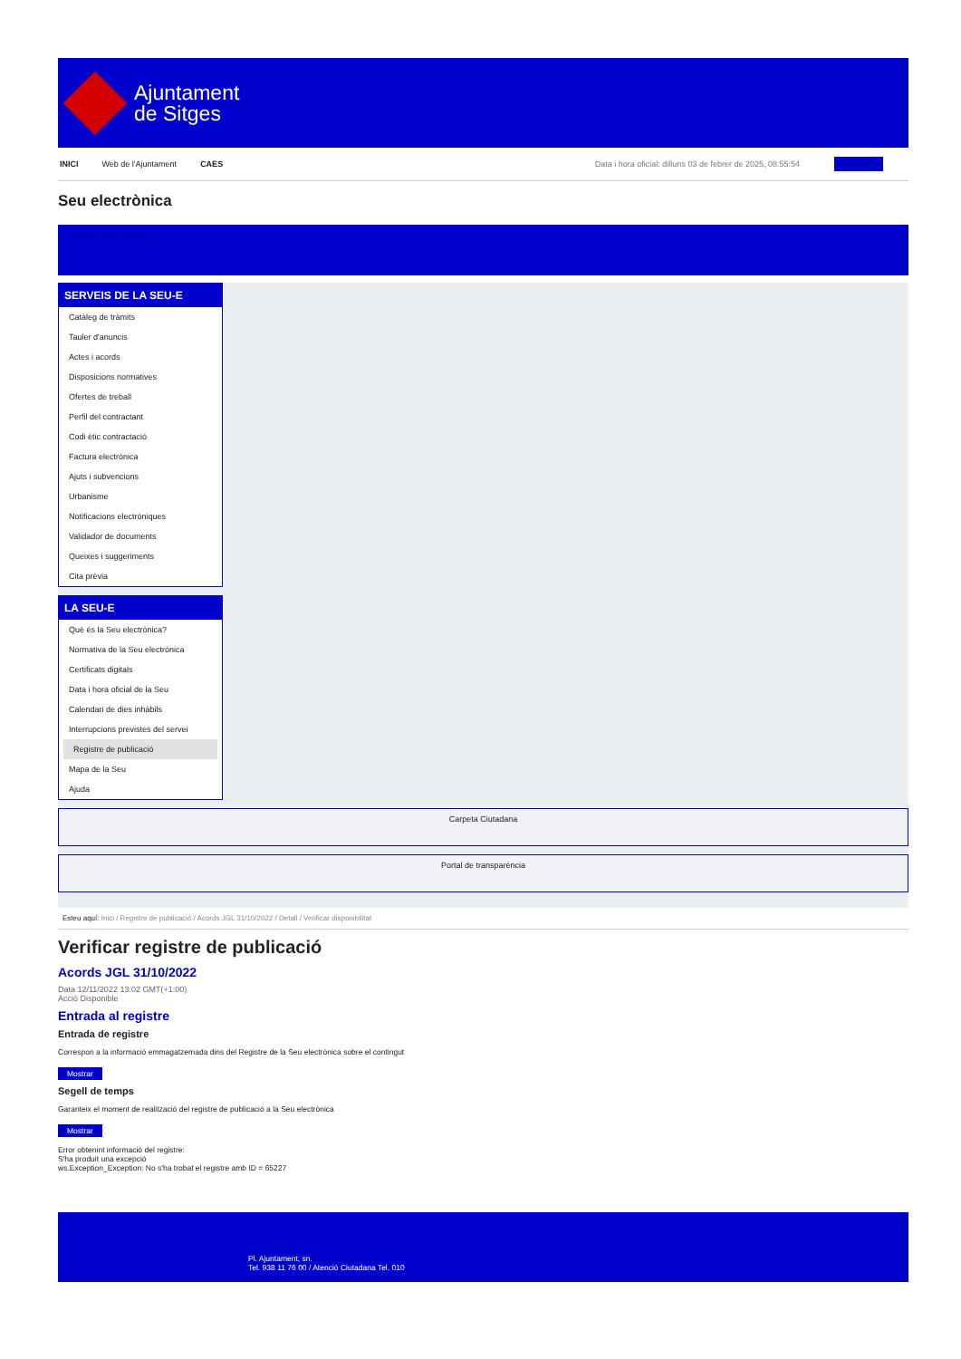Ajuntament
de Sitges
INICI Web de l'Ajuntament CAES Data i hora oficial: dilluns 03 de febrer de 2025, 08:55:54 Directoris
Seu electrònica
Obtenir còpia autèntica
SERVEIS DE LA SEU-E
Catàleg de tràmits
Tauler d'anuncis
Actes i acords
Disposicions normatives
Ofertes de treball
Perfil del contractant
Codi ètic contractació
Factura electrònica
Ajuts i subvencions
Urbanisme
Notificacions electròniques
Validador de documents
Queixes i suggeriments
Cita prèvia
LA SEU-E
Què és la Seu electrònica?
Normativa de la Seu electrònica
Certificats digitals
Data i hora oficial de la Seu
Calendari de dies inhàbils
Interrupcions previstes del servei
Registre de publicació
Mapa de la Seu
Ajuda
Carpeta Ciutadana
Portal de transparència
Esteu aquí: Inici / Registre de publicació / Acords JGL 31/10/2022 / Detall / Verificar disponibilitat
Verificar registre de publicació
Acords JGL 31/10/2022
Data 12/11/2022 13:02 GMT(+1:00)
Acció Disponible
Entrada al registre
Entrada de registre
Correspon a la informació emmagatzemada dins del Registre de la Seu electrònica sobre el contingut
Mostrar
Segell de temps
Garanteix el moment de realització del registre de publicació a la Seu electrònica
Mostrar
Error obtenint informació del registre:
S'ha produit una excepció
ws.Exception_Exception: No s'ha trobat el registre amb ID = 65227
Pl. Ajuntament, sn.
Tel. 938 11 76 00 / Atenció Ciutadana Tel. 010